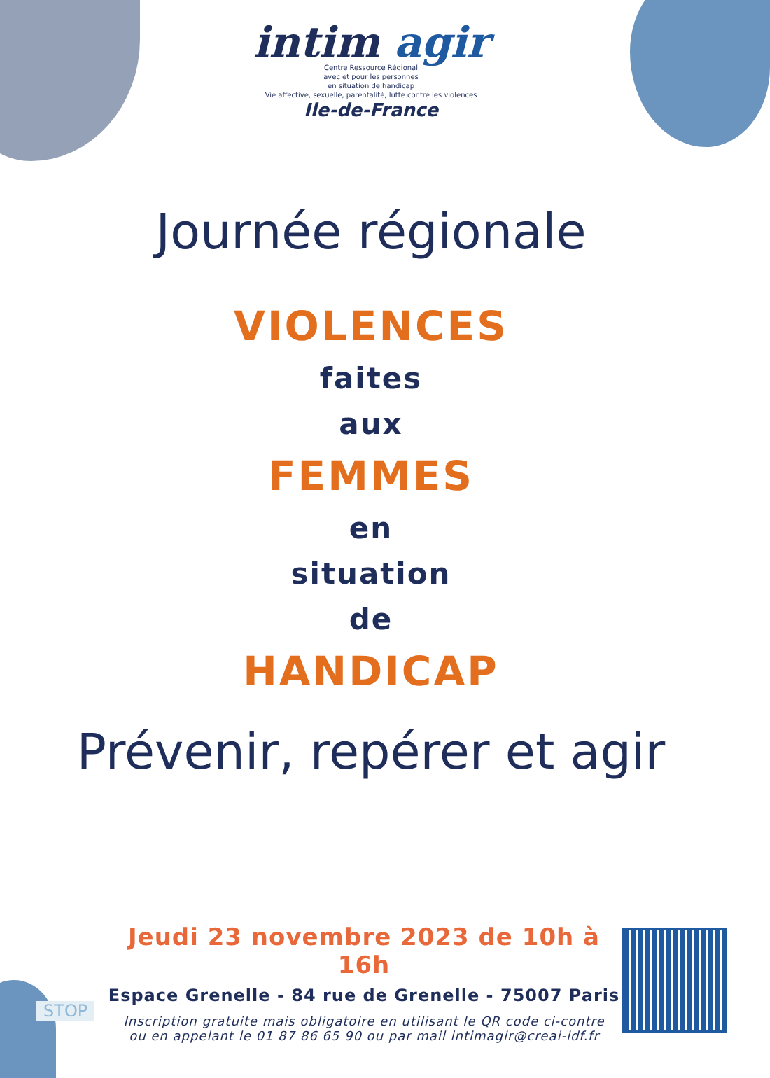intim agir
Centre Ressource Régional
avec et pour les personnes
en situation de handicap
Vie affective, sexuelle, parentalité, lutte contre les violences
Ile-de-France
Journée régionale
VIOLENCES
faites
aux
FEMMES
en
situation
de
HANDICAP
Prévenir, repérer et agir
Jeudi 23 novembre 2023 de 10h à 16h
Espace Grenelle - 84 rue de Grenelle - 75007 Paris
Inscription gratuite mais obligatoire en utilisant le QR code ci-contre
ou en appelant le 01 87 86 65 90 ou par mail intimagir@creai-idf.fr
STOP